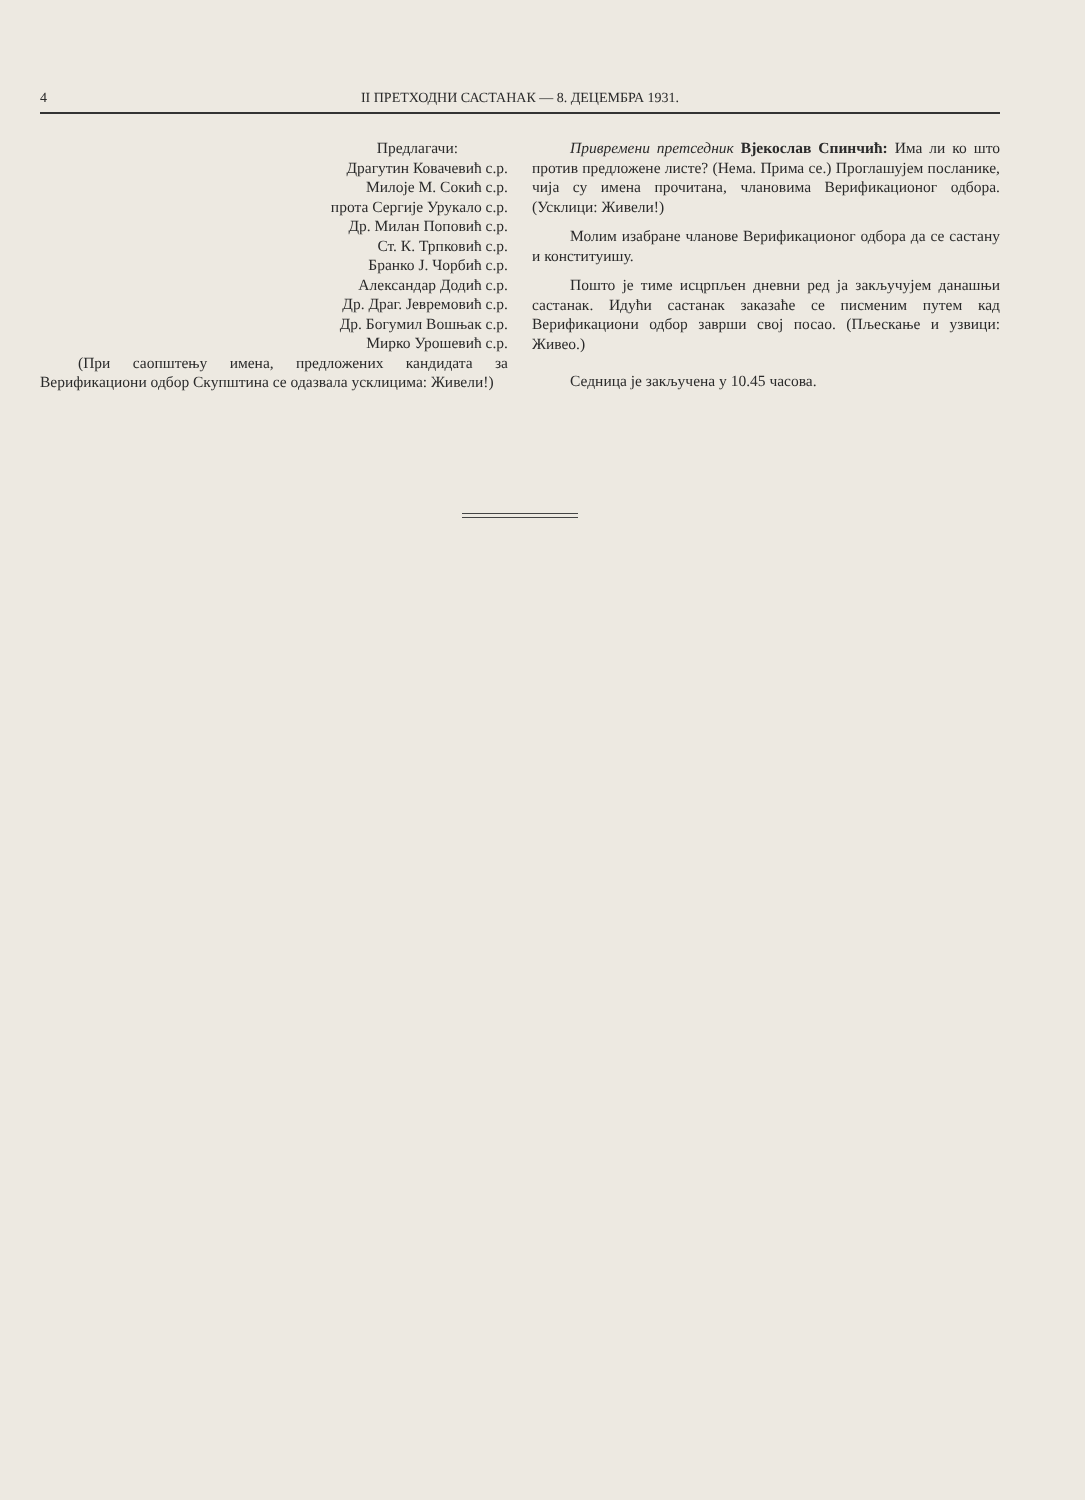4 II ПРЕТХОДНИ САСТАНАК — 8. ДЕЦЕМБРА 1931.
Предлагачи:
Драгутин Ковачевић с.р.
Милоје М. Сокић с.р.
прота Сергије Урукало с.р.
Др. Милан Поповић с.р.
Ст. К. Трпковић с.р.
Бранко Ј. Чорбић с.р.
Александар Додић с.р.
Др. Драг. Јевремовић с.р.
Др. Богумил Вошњак с.р.
Мирко Урошевић с.р.
(При саопштењу имена, предложених кандидата за Верификациони одбор Скупштина се одазвала усклицима: Живели!)
Привремени претседник Вјекослав Спинчић: Има ли ко што против предложене листе? (Нема. Прима се.) Проглашујем посланике, чија су имена прочитана, члановима Верификационог одбора. (Усклици: Живели!)
Молим изабране чланове Верификационог одбора да се састану и конституишу.
Пошто је тиме исцрпљен дневни ред ја закључујем данашњи састанак. Идући састанак заказаће се писменим путем кад Верификациони одбор заврши свој посао. (Пљескање и узвици: Живео.)
Седница је закључена у 10.45 часова.